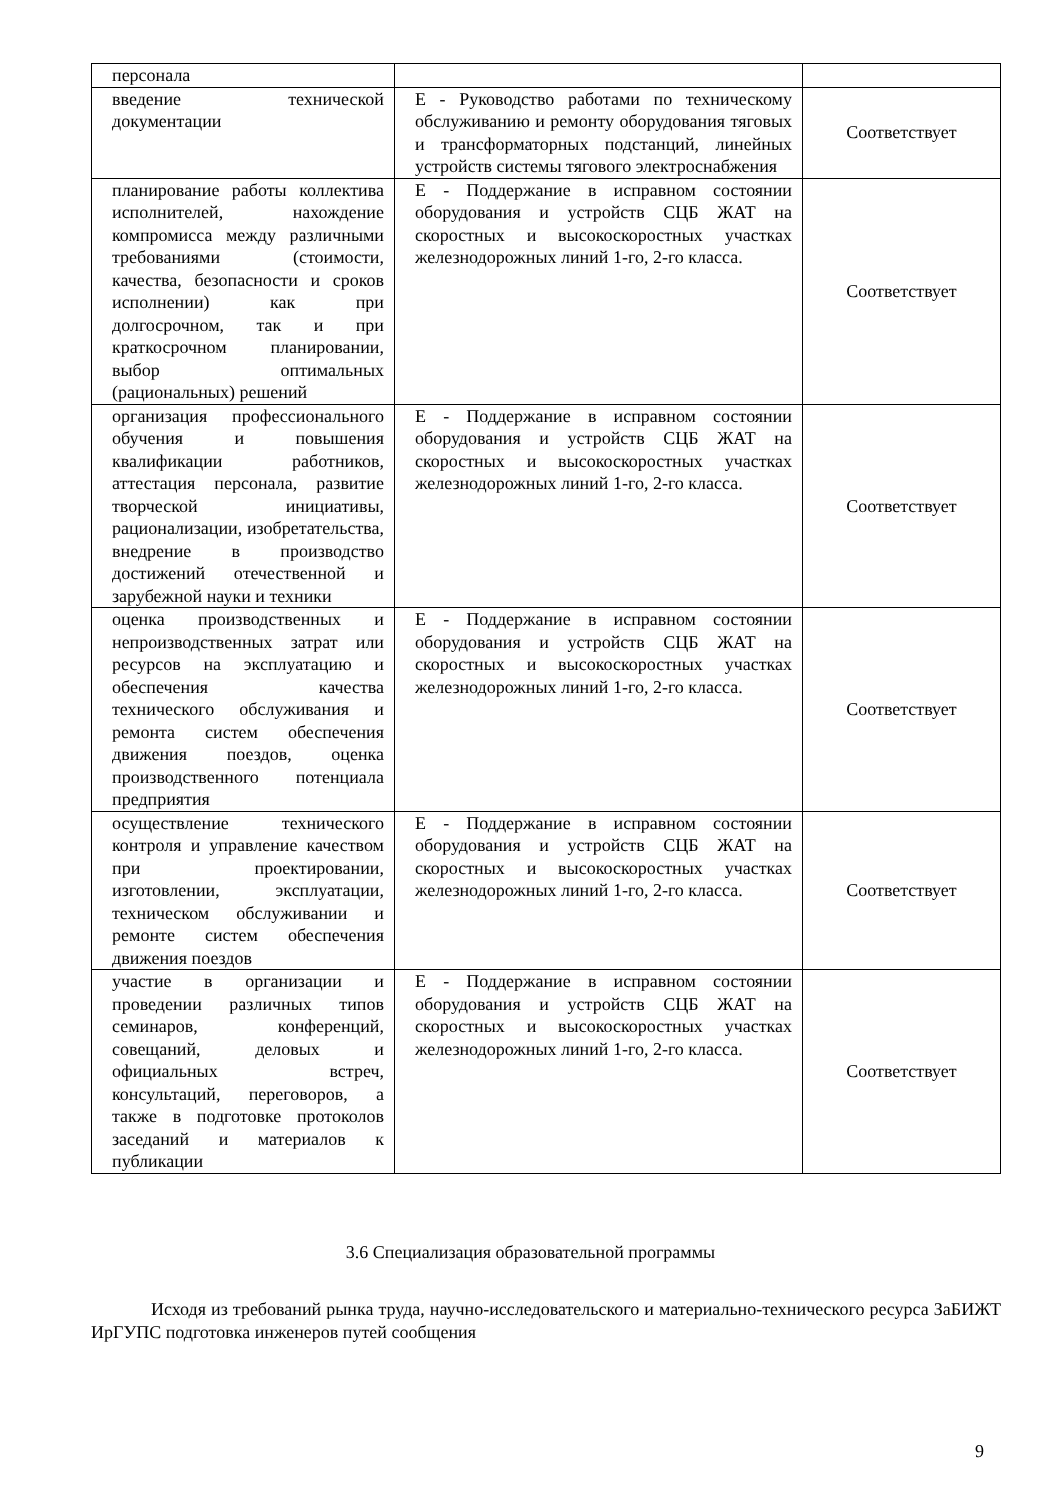| персонала | | |
| введение технической документации | Е - Руководство работами по техническому обслуживанию и ремонту оборудования тяговых и трансформаторных подстанций, линейных устройств системы тягового электроснабжения | Соответствует |
| планирование работы коллектива исполнителей, нахождение компромисса между различными требованиями (стоимости, качества, безопасности и сроков исполнении) как при долгосрочном, так и при краткосрочном планировании, выбор оптимальных (рациональных) решений | Е - Поддержание в исправном состоянии оборудования и устройств СЦБ ЖАТ на скоростных и высокоскоростных участках железнодорожных линий 1-го, 2-го класса. | Соответствует |
| организация профессионального обучения и повышения квалификации работников, аттестация персонала, развитие творческой инициативы, рационализации, изобретательства, внедрение в производство достижений отечественной и зарубежной науки и техники | Е - Поддержание в исправном состоянии оборудования и устройств СЦБ ЖАТ на скоростных и высокоскоростных участках железнодорожных линий 1-го, 2-го класса. | Соответствует |
| оценка производственных и непроизводственных затрат или ресурсов на эксплуатацию и обеспечения качества технического обслуживания и ремонта систем обеспечения движения поездов, оценка производственного потенциала предприятия | Е - Поддержание в исправном состоянии оборудования и устройств СЦБ ЖАТ на скоростных и высокоскоростных участках железнодорожных линий 1-го, 2-го класса. | Соответствует |
| осуществление технического контроля и управление качеством при проектировании, изготовлении, эксплуатации, техническом обслуживании и ремонте систем обеспечения движения поездов | Е - Поддержание в исправном состоянии оборудования и устройств СЦБ ЖАТ на скоростных и высокоскоростных участках железнодорожных линий 1-го, 2-го класса. | Соответствует |
| участие в организации и проведении различных типов семинаров, конференций, совещаний, деловых и официальных встреч, консультаций, переговоров, а также в подготовке протоколов заседаний и материалов к публикации | Е - Поддержание в исправном состоянии оборудования и устройств СЦБ ЖАТ на скоростных и высокоскоростных участках железнодорожных линий 1-го, 2-го класса. | Соответствует |
3.6 Специализация образовательной программы
Исходя из требований рынка труда, научно-исследовательского и материально-технического ресурса ЗаБИЖТ ИрГУПС подготовка инженеров путей сообщения
9